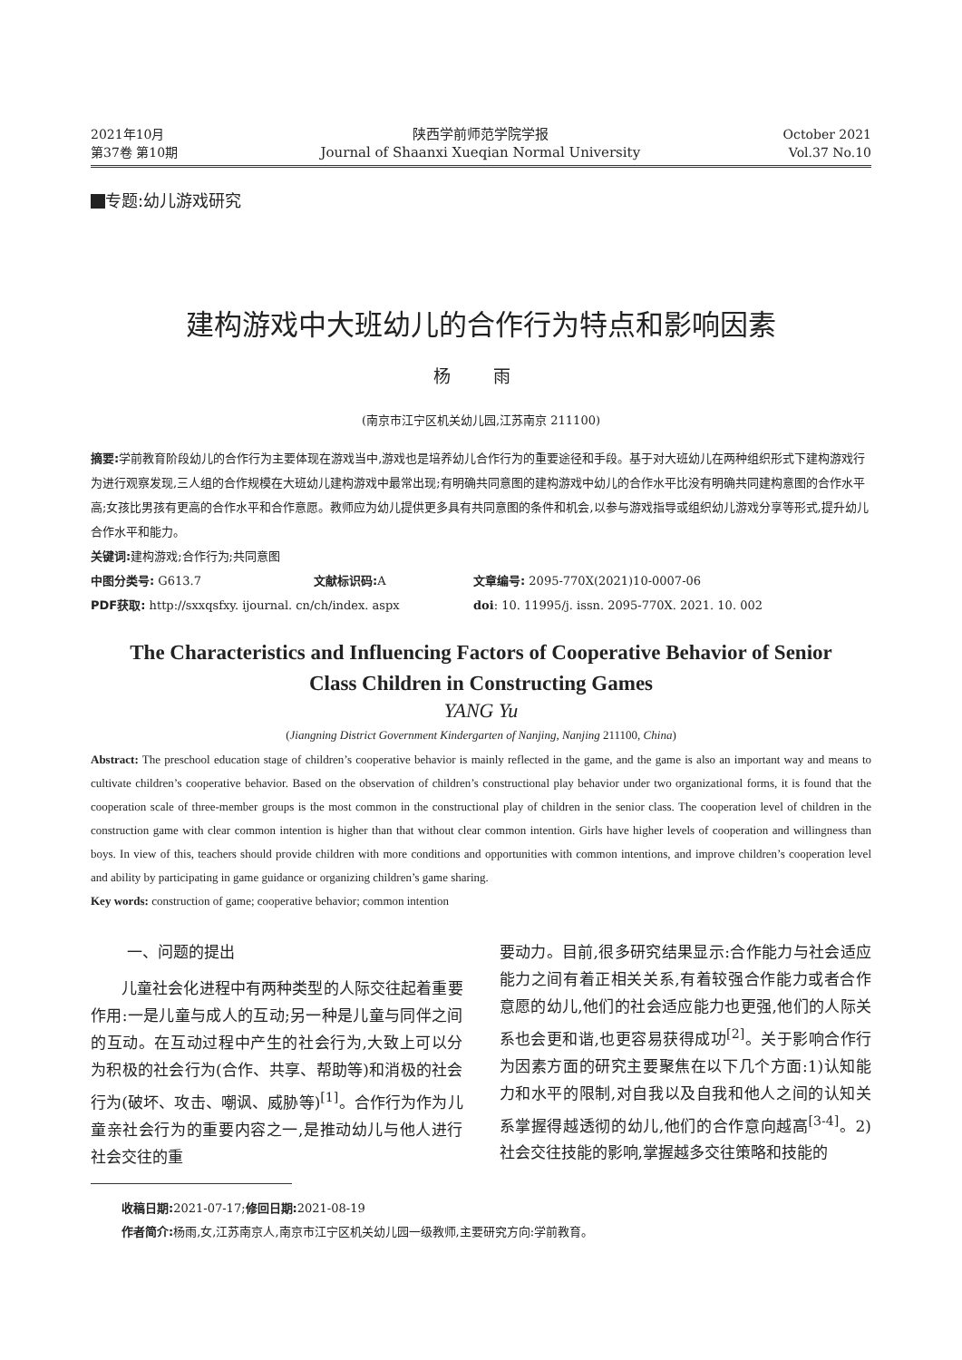2021年10月
第37卷 第10期
陕西学前师范学院学报
Journal of Shaanxi Xueqian Normal University
October 2021
Vol.37 No.10
专题:幼儿游戏研究
建构游戏中大班幼儿的合作行为特点和影响因素
杨 雨
(南京市江宁区机关幼儿园,江苏南京 211100)
摘要: 学前教育阶段幼儿的合作行为主要体现在游戏当中,游戏也是培养幼儿合作行为的重要途径和手段。基于对大班幼儿在两种组织形式下建构游戏行为进行观察发现,三人组的合作规模在大班幼儿建构游戏中最常出现;有明确共同意图的建构游戏中幼儿的合作水平比没有明确共同建构意图的合作水平高;女孩比男孩有更高的合作水平和合作意愿。教师应为幼儿提供更多具有共同意图的条件和机会,以参与游戏指导或组织幼儿游戏分享等形式,提升幼儿合作水平和能力。
关键词: 建构游戏;合作行为;共同意图
中图分类号: G613.7 文献标识码: A 文章编号: 2095-770X(2021)10-0007-06
PDF获取: http://sxxqsfxy. ijournal. cn/ch/index. aspx doi: 10. 11995/j. issn. 2095-770X. 2021. 10. 002
The Characteristics and Influencing Factors of Cooperative Behavior of Senior
Class Children in Constructing Games
YANG Yu
(Jiangning District Government Kindergarten of Nanjing, Nanjing 211100, China)
Abstract: The preschool education stage of children’s cooperative behavior is mainly reflected in the game, and the game is also an important way and means to cultivate children’s cooperative behavior. Based on the observation of children’s constructional play behavior under two organizational forms, it is found that the cooperation scale of three-member groups is the most common in the constructional play of children in the senior class. The cooperation level of children in the construction game with clear common intention is higher than that without clear common intention. Girls have higher levels of cooperation and willingness than boys. In view of this, teachers should provide children with more conditions and opportunities with common intentions, and improve children’s cooperation level and ability by participating in game guidance or organizing children’s game sharing.
Key words: construction of game; cooperative behavior; common intention
一、问题的提出
儿童社会化进程中有两种类型的人际交往起着重要作用:一是儿童与成人的互动;另一种是儿童与同伴之间的互动。在互动过程中产生的社会行为,大致上可以分为积极的社会行为(合作、共享、帮助等)和消极的社会行为(破坏、攻击、嘲讽、威胁等)<sup>[1]</sup>。合作行为作为儿童亲社会行为的重要内容之一,是推动幼儿与他人进行社会交往的重
要动力。目前,很多研究结果显示:合作能力与社会适应能力之间有着正相关关系,有着较强合作能力或者合作意愿的幼儿,他们的社会适应能力也更强,他们的人际关系也会更和谐,也更容易获得成功<sup>[2]</sup>。关于影响合作行为因素方面的研究主要聚焦在以下几个方面:1)认知能力和水平的限制,对自我以及自我和他人之间的认知关系掌握得越透彻的幼儿,他们的合作意向越高<sup>[3-4]</sup>。2)社会交往技能的影响,掌握越多交往策略和技能的
收稿日期: 2021-07-17;修回日期: 2021-08-19
作者简介: 杨雨,女,江苏南京人,南京市江宁区机关幼儿园一级教师,主要研究方向:学前教育。